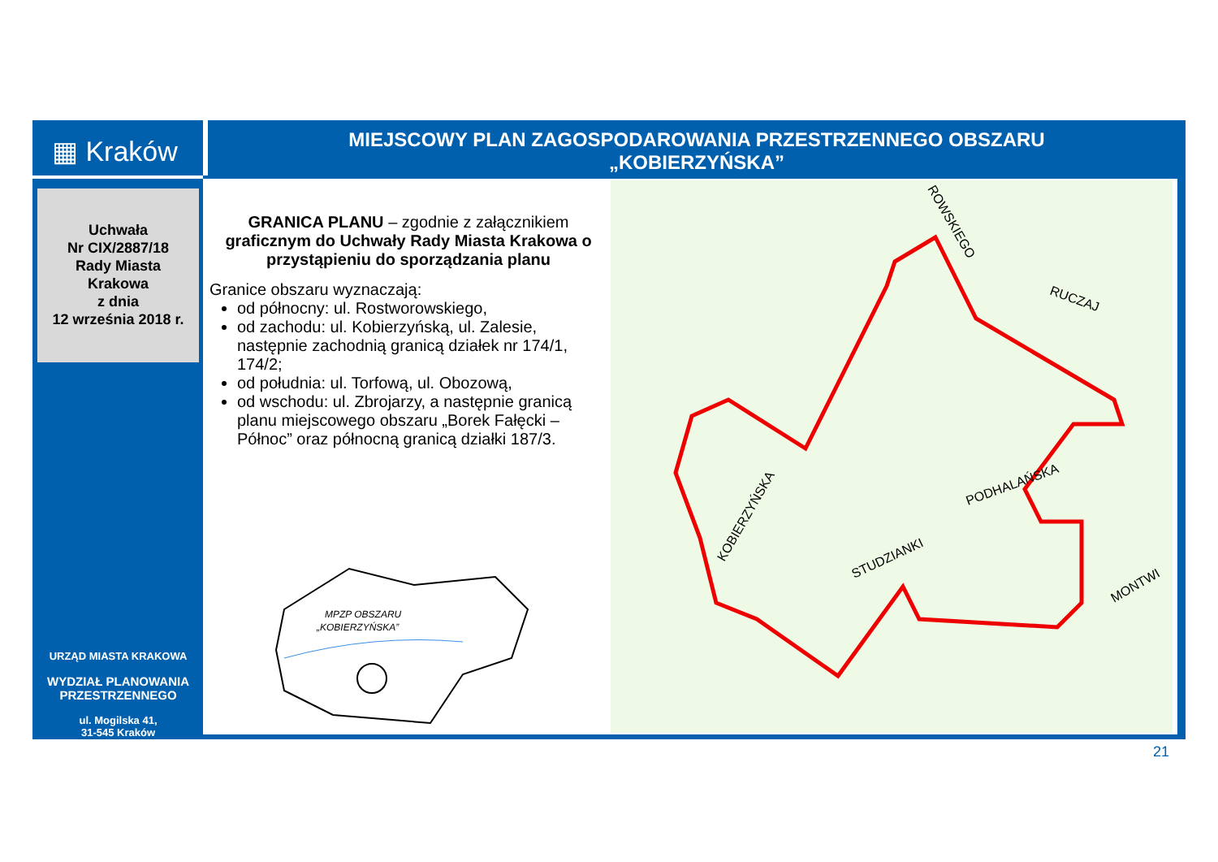▦ Kraków
MIEJSCOWY PLAN ZAGOSPODAROWANIA PRZESTRZENNEGO OBSZARU
„KOBIERZYŃSKA”
Uchwała
Nr CIX/2887/18
Rady Miasta
Krakowa
z dnia
12 września 2018 r.
URZĄD MIASTA KRAKOWA
WYDZIAŁ PLANOWANIA
PRZESTRZENNEGO
ul. Mogilska 41,
31-545 Kraków
GRANICA PLANU – zgodnie z załącznikiem graficznym do Uchwały Rady Miasta Krakowa o przystąpieniu do sporządzania planu
Granice obszaru wyznaczają:
od północny: ul. Rostworowskiego,
od zachodu: ul. Kobierzyńską, ul. Zalesie, następnie zachodnią granicą działek nr 174/1, 174/2;
od południa: ul. Torfową, ul. Obozową,
od wschodu: ul. Zbrojarzy, a następnie granicą planu miejscowego obszaru „Borek Fałęcki – Północ” oraz północną granicą działki 187/3.
MPZP OBSZARU
„KOBIERZYŃSKA”
KOBIERZYŃSKA
STUDZIANKI
PODHALAŃSKA
RUCZAJ
ROWSKIEGO
MONTWI
21